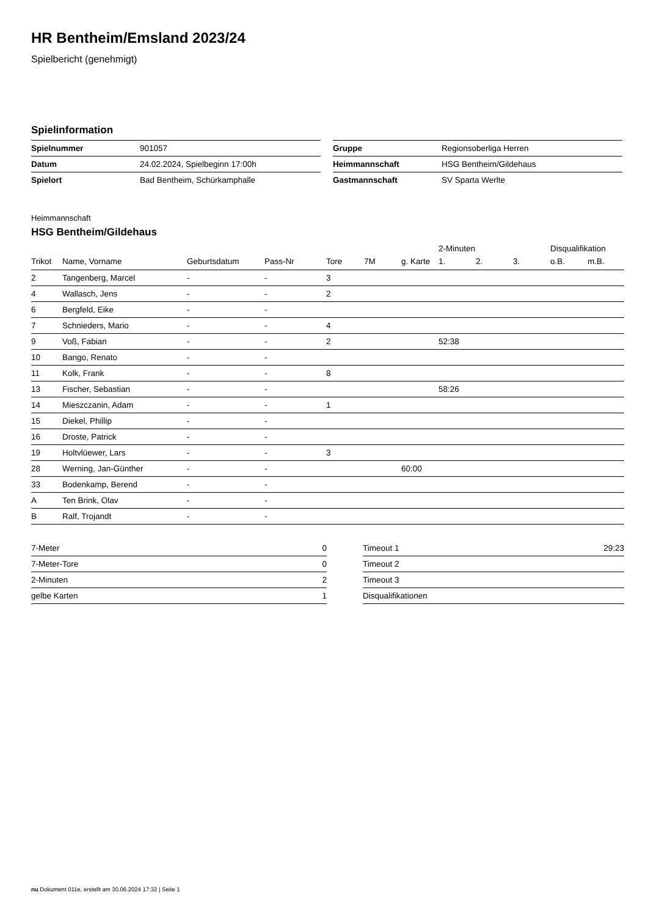HR Bentheim/Emsland 2023/24
Spielbericht (genehmigt)
Spielinformation
| Spielnummer | 901057 |
| Datum | 24.02.2024, Spielbeginn 17:00h |
| Spielort | Bad Bentheim, Schürkamphalle |
| Gruppe | Regionsoberliga Herren |
| Heimmannschaft | HSG Bentheim/Gildehaus |
| Gastmannschaft | SV Sparta Werlte |
Heimmannschaft
HSG Bentheim/Gildehaus
| | | | | | | | 2-Minuten | | | Disqualifikation | |
| --- | --- | --- | --- | --- | --- | --- | --- | --- | --- | --- | --- |
| Trikot | Name, Vorname | Geburtsdatum | Pass-Nr | Tore | 7M | g. Karte | 1. | 2. | 3. | o.B. | m.B. |
| 2 | Tangenberg, Marcel | - | - | 3 | | | | | | | |
| 4 | Wallasch, Jens | - | - | 2 | | | | | | | |
| 6 | Bergfeld, Eike | - | - | | | | | | | | |
| 7 | Schnieders, Mario | - | - | 4 | | | | | | | |
| 9 | Voß, Fabian | - | - | 2 | | | 52:38 | | | | |
| 10 | Bango, Renato | - | - | | | | | | | | |
| 11 | Kolk, Frank | - | - | 8 | | | | | | | |
| 13 | Fischer, Sebastian | - | - | | | | 58:26 | | | | |
| 14 | Mieszczanin, Adam | - | - | 1 | | | | | | | |
| 15 | Diekel, Phillip | - | - | | | | | | | | |
| 16 | Droste, Patrick | - | - | | | | | | | | |
| 19 | Holtvlüewer, Lars | - | - | 3 | | | | | | | |
| 28 | Werning, Jan-Günther | - | - | | | 60:00 | | | | | |
| 33 | Bodenkamp, Berend | - | - | | | | | | | | |
| A | Ten Brink, Olav | - | - | | | | | | | | |
| B | Ralf, Trojandt | - | - | | | | | | | | |
| 7-Meter | 0 |
| 7-Meter-Tore | 0 |
| 2-Minuten | 2 |
| gelbe Karten | 1 |
| Timeout 1 | 29:23 |
| Timeout 2 | |
| Timeout 3 | |
| Disqualifikationen | |
nu.Dokument 011e, erstellt am 30.06.2024 17:32 | Seite 1